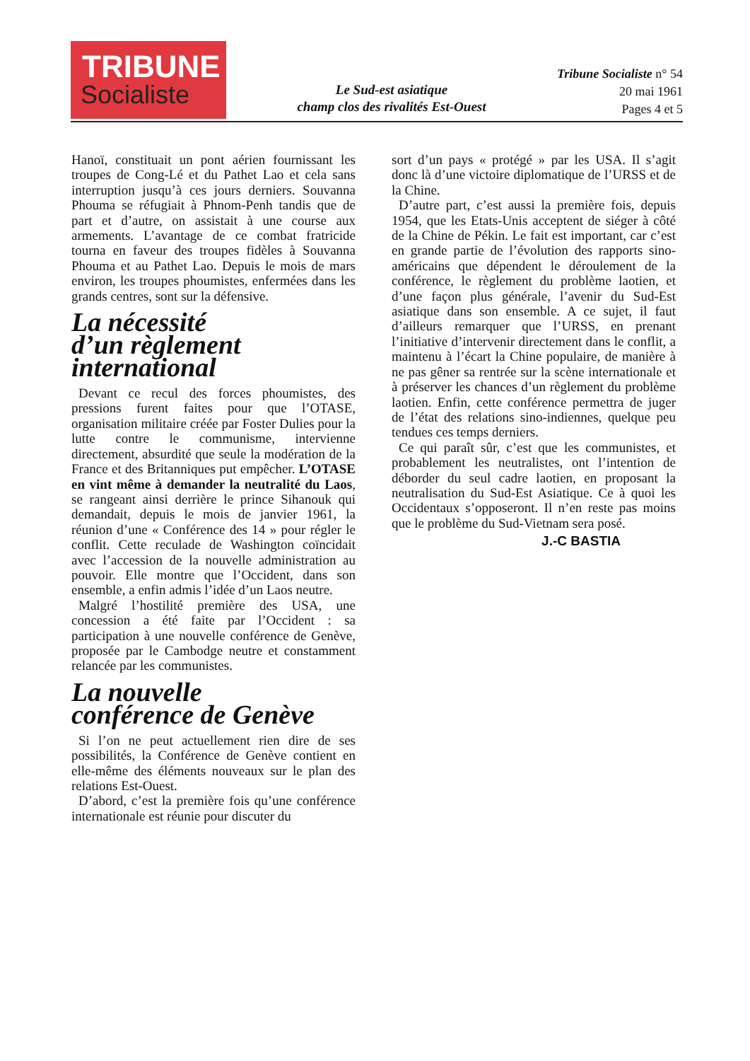TRIBUNE
Socialiste
Le Sud-est asiatique
champ clos des rivalités Est-Ouest
Tribune Socialiste n° 54
20 mai 1961
Pages 4 et 5
Hanoï, constituait un pont aérien fournissant les troupes de Cong-Lé et du Pathet Lao et cela sans interruption jusqu’à ces jours derniers. Souvanna Phouma se réfugiait à Phnom-Penh tandis que de part et d’autre, on assistait à une course aux armements. L’avantage de ce combat fratricide tourna en faveur des troupes fidèles à Souvanna Phouma et au Pathet Lao. Depuis le mois de mars environ, les troupes phoumistes, enfermées dans les grands centres, sont sur la défensive.
La nécessité
d’un règlement
international
Devant ce recul des forces phoumistes, des pressions furent faites pour que l’OTASE, organisation militaire créée par Foster Dulies pour la lutte contre le communisme, intervienne directement, absurdité que seule la modération de la France et des Britanniques put empêcher. L’OTASE en vint même à demander la neutralité du Laos, se rangeant ainsi derrière le prince Sihanouk qui demandait, depuis le mois de janvier 1961, la réunion d’une « Conférence des 14 » pour régler le conflit. Cette reculade de Washington coïncidait avec l’accession de la nouvelle administration au pouvoir. Elle montre que l’Occident, dans son ensemble, a enfin admis l’idée d’un Laos neutre.
Malgré l’hostilité première des USA, une concession a été faite par l’Occident : sa participation à une nouvelle conférence de Genève, proposée par le Cambodge neutre et constamment relancée par les communistes.
La nouvelle
conférence de Genève
Si l’on ne peut actuellement rien dire de ses possibilités, la Conférence de Genève contient en elle-même des éléments nouveaux sur le plan des relations Est-Ouest.
D’abord, c’est la première fois qu’une conférence internationale est réunie pour discuter du
sort d’un pays « protégé » par les USA. Il s’agit donc là d’une victoire diplomatique de l’URSS et de la Chine.
D’autre part, c’est aussi la première fois, depuis 1954, que les Etats-Unis acceptent de siéger à côté de la Chine de Pékin. Le fait est important, car c’est en grande partie de l’évolution des rapports sino-américains que dépendent le déroulement de la conférence, le règlement du problème laotien, et d’une façon plus générale, l’avenir du Sud-Est asiatique dans son ensemble. A ce sujet, il faut d’ailleurs remarquer que l’URSS, en prenant l’initiative d’intervenir directement dans le conflit, a maintenu à l’écart la Chine populaire, de manière à ne pas gêner sa rentrée sur la scène internationale et à préserver les chances d’un règlement du problème laotien. Enfin, cette conférence permettra de juger de l’état des relations sino-indiennes, quelque peu tendues ces temps derniers.
Ce qui paraît sûr, c’est que les communistes, et probablement les neutralistes, ont l’intention de déborder du seul cadre laotien, en proposant la neutralisation du Sud-Est Asiatique. Ce à quoi les Occidentaux s’opposeront. Il n’en reste pas moins que le problème du Sud-Vietnam sera posé.
J.-C BASTIA